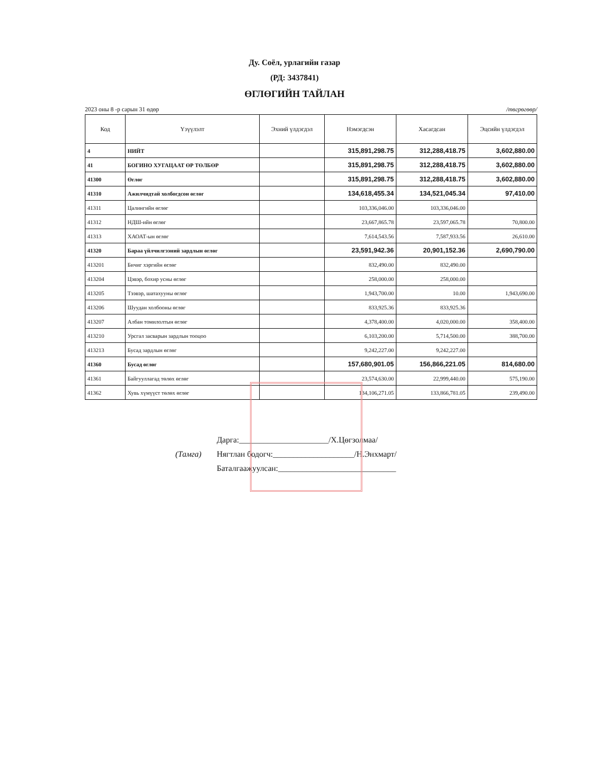Ду. Соёл, урлагийн газар
(РД: 3437841)
ӨГЛӨГИЙН ТАЙЛАН
2023 оны 8 -р сарын 31 өдөр /төгрөгөөр/
| Код | Үзүүлэлт | Эхний үлдэгдэл | Нэмэгдсэн | Хасагдсан | Эцсийн үлдэгдэл |
| --- | --- | --- | --- | --- | --- |
| 4 | НИЙТ | | 315,891,298.75 | 312,288,418.75 | 3,602,880.00 |
| 41 | БОГИНО ХУГАЦААТ ӨР ТӨЛБӨР | | 315,891,298.75 | 312,288,418.75 | 3,602,880.00 |
| 41300 | Өглөг | | 315,891,298.75 | 312,288,418.75 | 3,602,880.00 |
| 41310 | Ажилчидтай холбогдсон өглөг | | 134,618,455.34 | 134,521,045.34 | 97,410.00 |
| 41311 | Цалингийн өглөг | | 103,336,046.00 | 103,336,046.00 | |
| 41312 | НДШ-ийн өглөг | | 23,667,865.78 | 23,597,065.78 | 70,800.00 |
| 41313 | ХАОАТ-ын өглөг | | 7,614,543.56 | 7,587,933.56 | 26,610.00 |
| 41320 | Бараа үйлчилгээний зардлын өглөг | | 23,591,942.36 | 20,901,152.36 | 2,690,790.00 |
| 413201 | Бичиг хэргийн өглөг | | 832,490.00 | 832,490.00 | |
| 413204 | Цэвэр, бохир усны өглөг | | 258,000.00 | 258,000.00 | |
| 413205 | Тээвэр, шатахууны өглөг | | 1,943,700.00 | 10.00 | 1,943,690.00 |
| 413206 | Шуудан холбооны өглөг | | 833,925.36 | 833,925.36 | |
| 413207 | Албан томилолтын өглөг | | 4,378,400.00 | 4,020,000.00 | 358,400.00 |
| 413210 | Урсгал засварын зардлын тооцоо | | 6,103,200.00 | 5,714,500.00 | 388,700.00 |
| 413213 | Бусад зардлын өглөг | | 9,242,227.00 | 9,242,227.00 | |
| 41360 | Бусад өглөг | | 157,680,901.05 | 156,866,221.05 | 814,680.00 |
| 41361 | Байгууллагад төлөх өглөг | | 23,574,630.00 | 22,999,440.00 | 575,190.00 |
| 41362 | Хувь хүмүүст төлөх өглөг | | 134,106,271.05 | 133,866,781.05 | 239,490.00 |
(Тамга)
Дарга:______________________/Х.Цөгзолмаа/
Нягтлан бодогч:____________________/Н.Энхмарт/
Баталгаажуулсан:_____________________________